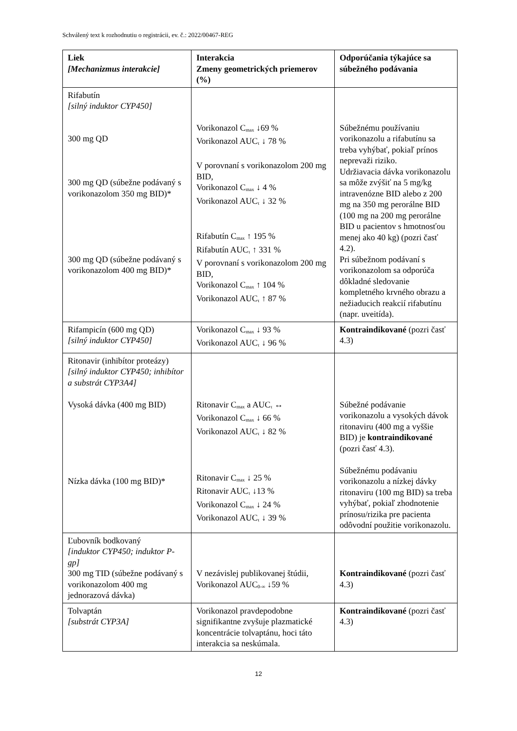Schválený text k rozhodnutiu o registrácii, ev. č.: 2022/00467-REG
| Liek [Mechanizmus interakcie] | Interakcia Zmeny geometrických priemerov (%) | Odporúčania týkajúce sa súbežného podávania |
| --- | --- | --- |
| Rifabutín [silný induktor CYP450] 300 mg QD 300 mg QD (súbežne podávaný s vorikonazolom 350 mg BID)* 300 mg QD (súbežne podávaný s vorikonazolom 400 mg BID)* | Vorikonazol C<sub>max</sub> ↓69 % Vorikonazol AUC<sub>τ</sub> ↓ 78 % V porovnaní s vorikonazolom 200 mg BID, Vorikonazol C<sub>max</sub> ↓ 4 % Vorikonazol AUC<sub>τ</sub> ↓ 32 % Rifabutín C<sub>max</sub> ↑ 195 % Rifabutín AUC<sub>τ</sub> ↑ 331 % V porovnaní s vorikonazolom 200 mg BID, Vorikonazol C<sub>max</sub> ↑ 104 % Vorikonazol AUC<sub>τ</sub> ↑ 87 % | Súbežnému používaniu vorikonazolu a rifabutínu sa treba vyhýbať, pokiaľ prínos neprevaži riziko. Udržiavacia dávka vorikonazolu sa môže zvýšiť na 5 mg/kg intravenózne BID alebo z 200 mg na 350 mg perorálne BID (100 mg na 200 mg perorálne BID u pacientov s hmotnosťou menej ako 40 kg) (pozri časť 4.2). Pri súbežnom podávaní s vorikonazolom sa odporúča dôkladné sledovanie kompletného krvného obrazu a nežiaducich reakcií rifabutínu (napr. uveitída). |
| Rifampicín (600 mg QD) [silný induktor CYP450] | Vorikonazol C<sub>max</sub> ↓ 93 % Vorikonazol AUC<sub>τ</sub> ↓ 96 % | Kontraindikované (pozri časť 4.3) |
| Ritonavir (inhibítor proteázy) [silný induktor CYP450; inhibítor a substrát CYP3A4] Vysoká dávka (400 mg BID) Nízka dávka (100 mg BID)* | Ritonavir C<sub>max</sub> a AUC<sub>τ</sub> ↔ Vorikonazol C<sub>max</sub> ↓ 66 % Vorikonazol AUC<sub>τ</sub> ↓ 82 % Ritonavir C<sub>max</sub> ↓ 25 % Ritonavir AUC<sub>τ</sub> ↓13 % Vorikonazol C<sub>max</sub> ↓ 24 % Vorikonazol AUC<sub>τ</sub> ↓ 39 % | Súbežné podávanie vorikonazolu a vysokých dávok ritonaviru (400 mg a vyššie BID) je kontraindikované (pozri časť 4.3). Súbežnému podávaniu vorikonazolu a nízkej dávky ritonaviru (100 mg BID) sa treba vyhýbať, pokiaľ zhodnotenie prínosu/rizika pre pacienta odôvodní použitie vorikonazolu. |
| Ľubovník bodkovaný [induktor CYP450; induktor P-gp] 300 mg TID (súbežne podávaný s vorikonazolom 400 mg jednorazová dávka) | V nezávislej publikovanej štúdii, Vorikonazol AUC<sub>0-∞</sub> ↓59 % | Kontraindikované (pozri časť 4.3) |
| Tolvaptán [substrát CYP3A] | Vorikonazol pravdepodobne signifikantne zvyšuje plazmatické koncentrácie tolvaptánu, hoci táto interakcia sa neskúmala. | Kontraindikované (pozri časť 4.3) |
12